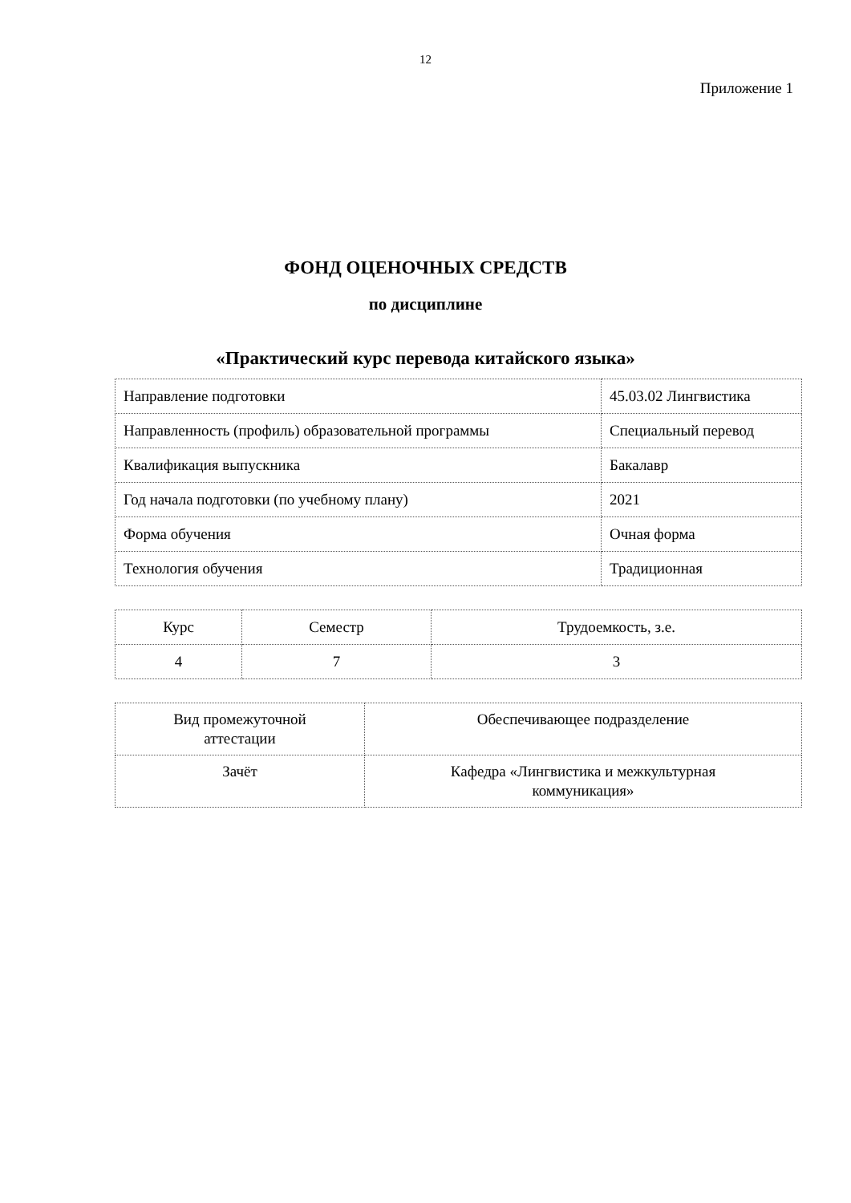12
Приложение 1
ФОНД ОЦЕНОЧНЫХ СРЕДСТВ
по дисциплине
«Практический курс перевода китайского языка»
| Направление подготовки | 45.03.02 Лингвистика |
| Направленность (профиль) образовательной программы | Специальный перевод |
| Квалификация выпускника | Бакалавр |
| Год начала подготовки (по учебному плану) | 2021 |
| Форма обучения | Очная форма |
| Технология обучения | Традиционная |
| Курс | Семестр | Трудоемкость, з.е. |
| 4 | 7 | 3 |
| Вид промежуточной аттестации | Обеспечивающее подразделение |
| Зачёт | Кафедра «Лингвистика и межкультурная коммуникация» |